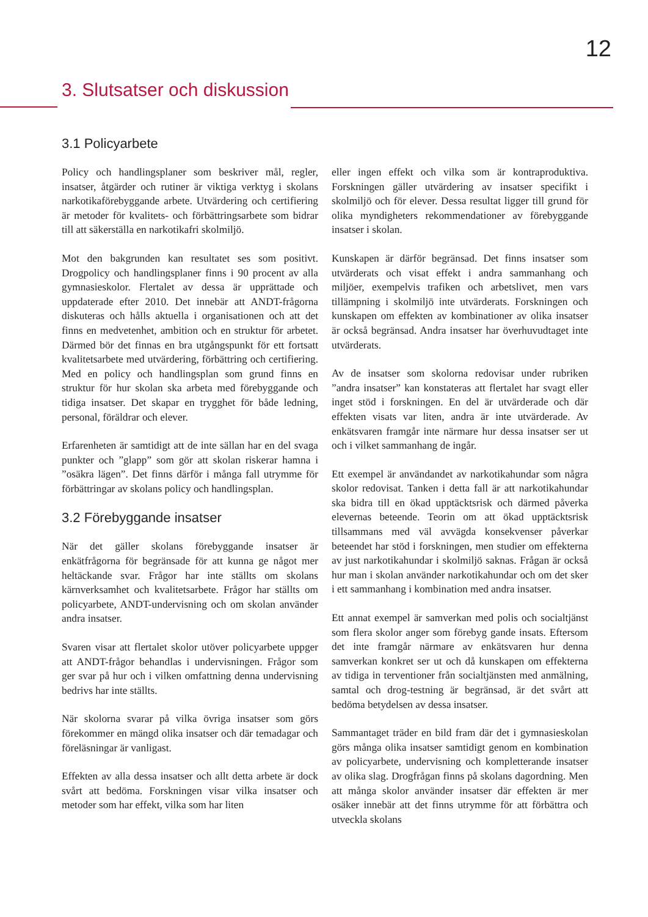12
3. Slutsatser och diskussion
3.1 Policyarbete
Policy och handlingsplaner som beskriver mål, regler, insatser, åtgärder och rutiner är viktiga verktyg i skolans narkotikaförebyggande arbete. Utvärdering och certifiering är metoder för kvalitets- och förbättringsarbete som bidrar till att säkerställa en narkotikafri skolmiljö.
Mot den bakgrunden kan resultatet ses som positivt. Drogpolicy och handlingsplaner finns i 90 procent av alla gymnasieskolor. Flertalet av dessa är upprättade och uppdaterade efter 2010. Det innebär att ANDT-frågorna diskuteras och hålls aktuella i organisationen och att det finns en medvetenhet, ambition och en struktur för arbetet. Därmed bör det finnas en bra utgångspunkt för ett fortsatt kvalitetsarbete med utvärdering, förbättring och certifiering. Med en policy och handlingsplan som grund finns en struktur för hur skolan ska arbeta med förebyggande och tidiga insatser. Det skapar en trygghet för både ledning, personal, föräldrar och elever.
Erfarenheten är samtidigt att de inte sällan har en del svaga punkter och ”glapp” som gör att skolan riskerar hamna i ”osäkra lägen”. Det finns därför i många fall utrymme för förbättringar av skolans policy och handlingsplan.
3.2 Förebyggande insatser
När det gäller skolans förebyggande insatser är enkätfrågorna för begränsade för att kunna ge något mer heltäckande svar. Frågor har inte ställts om skolans kärnverksamhet och kvalitetsarbete. Frågor har ställts om policyarbete, ANDT-undervisning och om skolan använder andra insatser.
Svaren visar att flertalet skolor utöver policyarbete uppger att ANDT-frågor behandlas i undervisningen. Frågor som ger svar på hur och i vilken omfattning denna undervisning bedrivs har inte ställts.
När skolorna svarar på vilka övriga insatser som görs förekommer en mängd olika insatser och där temadagar och föreläsningar är vanligast.
Effekten av alla dessa insatser och allt detta arbete är dock svårt att bedöma. Forskningen visar vilka insatser och metoder som har effekt, vilka som har liten
eller ingen effekt och vilka som är kontraproduktiva. Forskningen gäller utvärdering av insatser specifikt i skolmiljö och för elever. Dessa resultat ligger till grund för olika myndigheters rekommendationer av förebyggande insatser i skolan.
Kunskapen är därför begränsad. Det finns insatser som utvärderats och visat effekt i andra sammanhang och miljöer, exempelvis trafiken och arbetslivet, men vars tillämpning i skolmiljö inte utvärderats. Forskningen och kunskapen om effekten av kombinationer av olika insatser är också begränsad. Andra insatser har överhuvudtaget inte utvärderats.
Av de insatser som skolorna redovisar under rubriken ”andra insatser” kan konstateras att flertalet har svagt eller inget stöd i forskningen. En del är utvärderade och där effekten visats var liten, andra är inte utvärderade. Av enkätsvaren framgår inte närmare hur dessa insatser ser ut och i vilket sammanhang de ingår.
Ett exempel är användandet av narkotikahundar som några skolor redovisat. Tanken i detta fall är att narkotikahundar ska bidra till en ökad upptäcktsrisk och därmed påverka elevernas beteende. Teorin om att ökad upptäcktsrisk tillsammans med väl avvägda konsekvenser påverkar beteendet har stöd i forskningen, men studier om effekterna av just narkotikahundar i skolmiljö saknas. Frågan är också hur man i skolan använder narkotikahundar och om det sker i ett sammanhang i kombination med andra insatser.
Ett annat exempel är samverkan med polis och socialtjänst som flera skolor anger som förebyg gande insats. Eftersom det inte framgår närmare av enkätsvaren hur denna samverkan konkret ser ut och då kunskapen om effekterna av tidiga in terventioner från socialtjänsten med anmälning, samtal och drog-testning är begränsad, är det svårt att bedöma betydelsen av dessa insatser.
Sammantaget träder en bild fram där det i gymnasieskolan görs många olika insatser samtidigt genom en kombination av policyarbete, undervisning och kompletterande insatser av olika slag. Drogfrågan finns på skolans dagordning. Men att många skolor använder insatser där effekten är mer osäker innebär att det finns utrymme för att förbättra och utveckla skolans